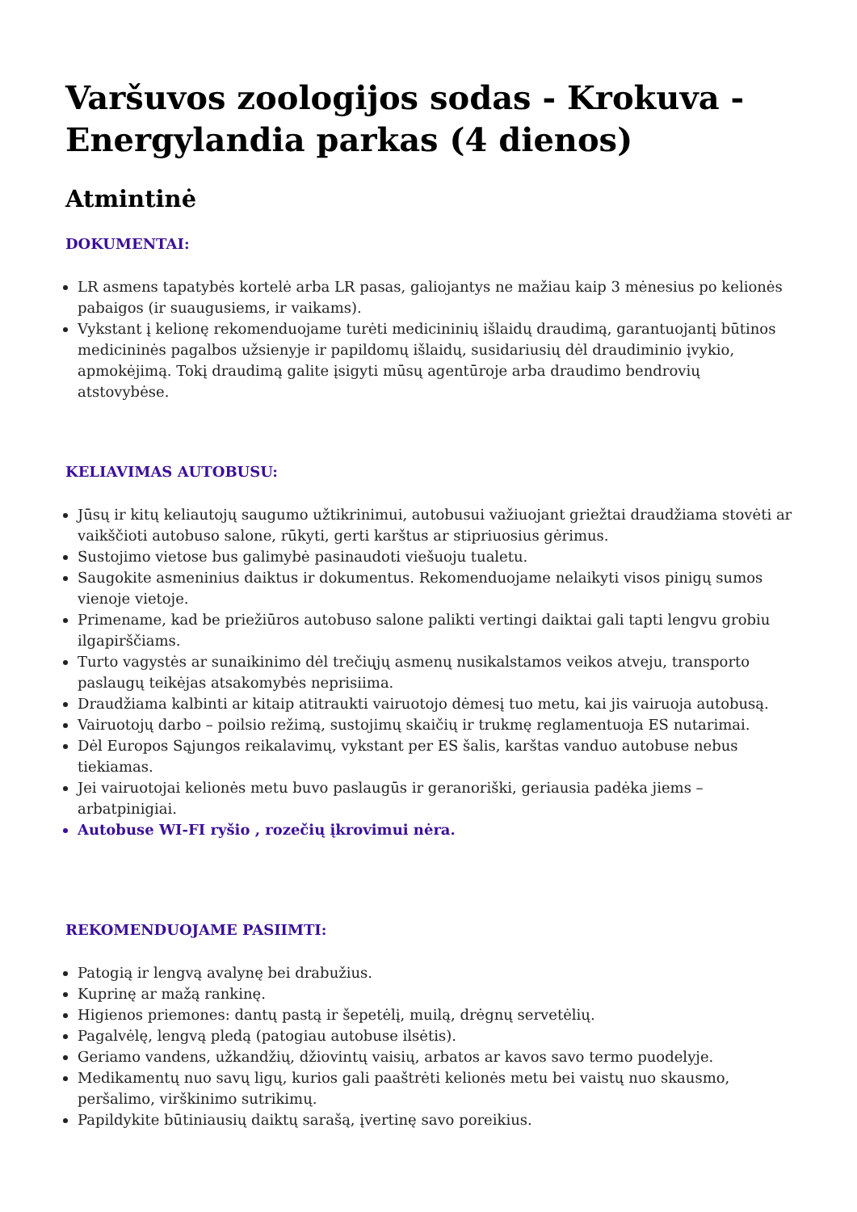Varšuvos zoologijos sodas - Krokuva - Energylandia parkas (4 dienos)
Atmintinė
DOKUMENTAI:
LR asmens tapatybės kortelė arba LR pasas, galiojantys ne mažiau kaip 3 mėnesius po kelionės pabaigos (ir suaugusiems, ir vaikams).
Vykstant į kelionę rekomenduojame turėti medicininių išlaidų draudimą, garantuojantį būtinos medicininės pagalbos užsienyje ir papildomų išlaidų, susidariusių dėl draudiminio įvykio, apmokėjimą. Tokį draudimą galite įsigyti mūsų agentūroje arba draudimo bendrovių atstovybėse.
KELIAVIMAS AUTOBUSU:
Jūsų ir kitų keliautojų saugumo užtikrinimui, autobusui važiuojant griežtai draudžiama stovėti ar vaikščioti autobuso salone, rūkyti, gerti karštus ar stipriuosius gėrimus.
Sustojimo vietose bus galimybė pasinaudoti viešuoju tualetu.
Saugokite asmeninius daiktus ir dokumentus. Rekomenduojame nelaikyti visos pinigų sumos vienoje vietoje.
Primename, kad be priežiūros autobuso salone palikti vertingi daiktai gali tapti lengvu grobiu ilgapirščiams.
Turto vagystės ar sunaikinimo dėl trečiųjų asmenų nusikalstamos veikos atveju, transporto paslaugų teikėjas atsakomybės neprisiima.
Draudžiama kalbinti ar kitaip atitraukti vairuotojo dėmesį tuo metu, kai jis vairuoja autobusą.
Vairuotojų darbo – poilsio režimą, sustojimų skaičių ir trukmę reglamentuoja ES nutarimai.
Dėl Europos Sąjungos reikalavimų, vykstant per ES šalis, karštas vanduo autobuse nebus tiekiamas.
Jei vairuotojai kelionės metu buvo paslaugūs ir geranoriški, geriausia padėka jiems – arbatpinigiai.
Autobuse WI-FI ryšio , rozečių įkrovimui nėra.
REKOMENDUOJAME PASIIMTI:
Patogią ir lengvą avalynę bei drabužius.
Kuprinę ar mažą rankinę.
Higienos priemones: dantų pastą ir šepetėlį, muilą, drėgnų servetėlių.
Pagalvėlę, lengvą pledą (patogiau autobuse ilsėtis).
Geriamo vandens, užkandžių, džiovintų vaisių, arbatos ar kavos savo termo puodelyje.
Medikamentų nuo savų ligų, kurios gali paaštrėti kelionės metu bei vaistų nuo skausmo, peršalimo, virškinimo sutrikimų.
Papildykite būtiniausių daiktų sarašą, įvertinę savo poreikius.